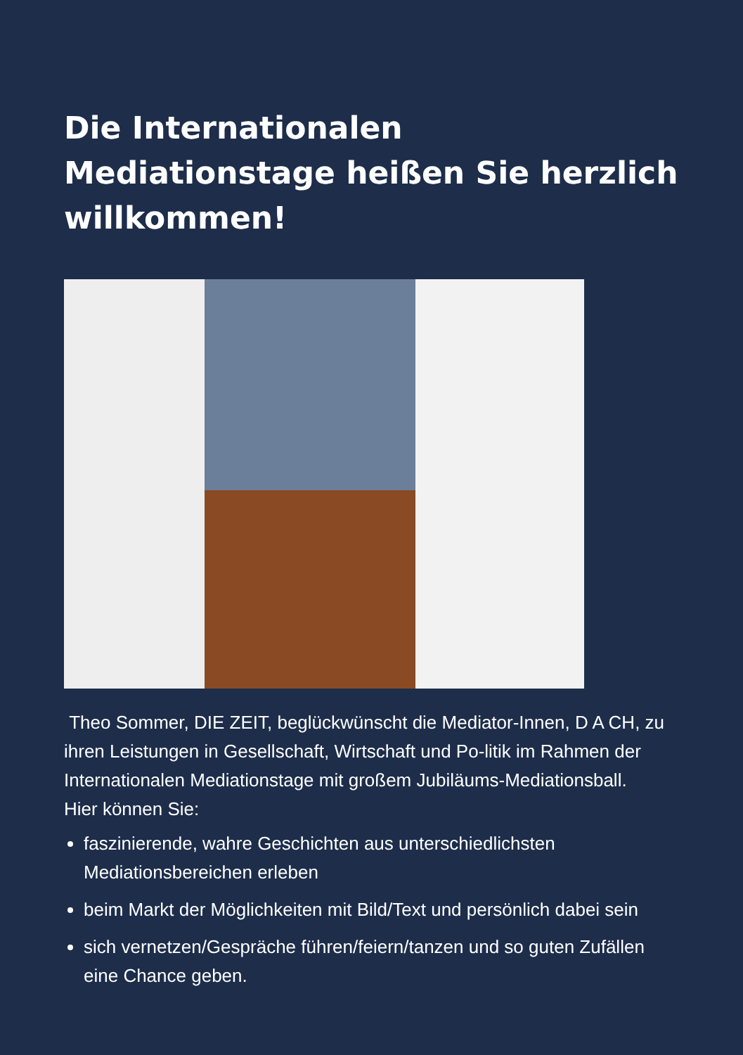Die Internationalen Mediationstage heißen Sie herzlich willkommen!
Theo Sommer, DIE ZEIT, beglückwünscht die Mediator-Innen, D A CH, zu ihren Leistungen in Gesellschaft, Wirtschaft und Po-litik im Rahmen der Internationalen Mediationstage mit großem Jubiläums-Mediationsball.
Hier können Sie:
faszinierende, wahre Geschichten aus unterschiedlichsten Mediationsbereichen erleben
beim Markt der Möglichkeiten mit Bild/Text und persönlich dabei sein
sich vernetzen/Gespräche führen/feiern/tanzen und so guten Zufällen eine Chance geben.